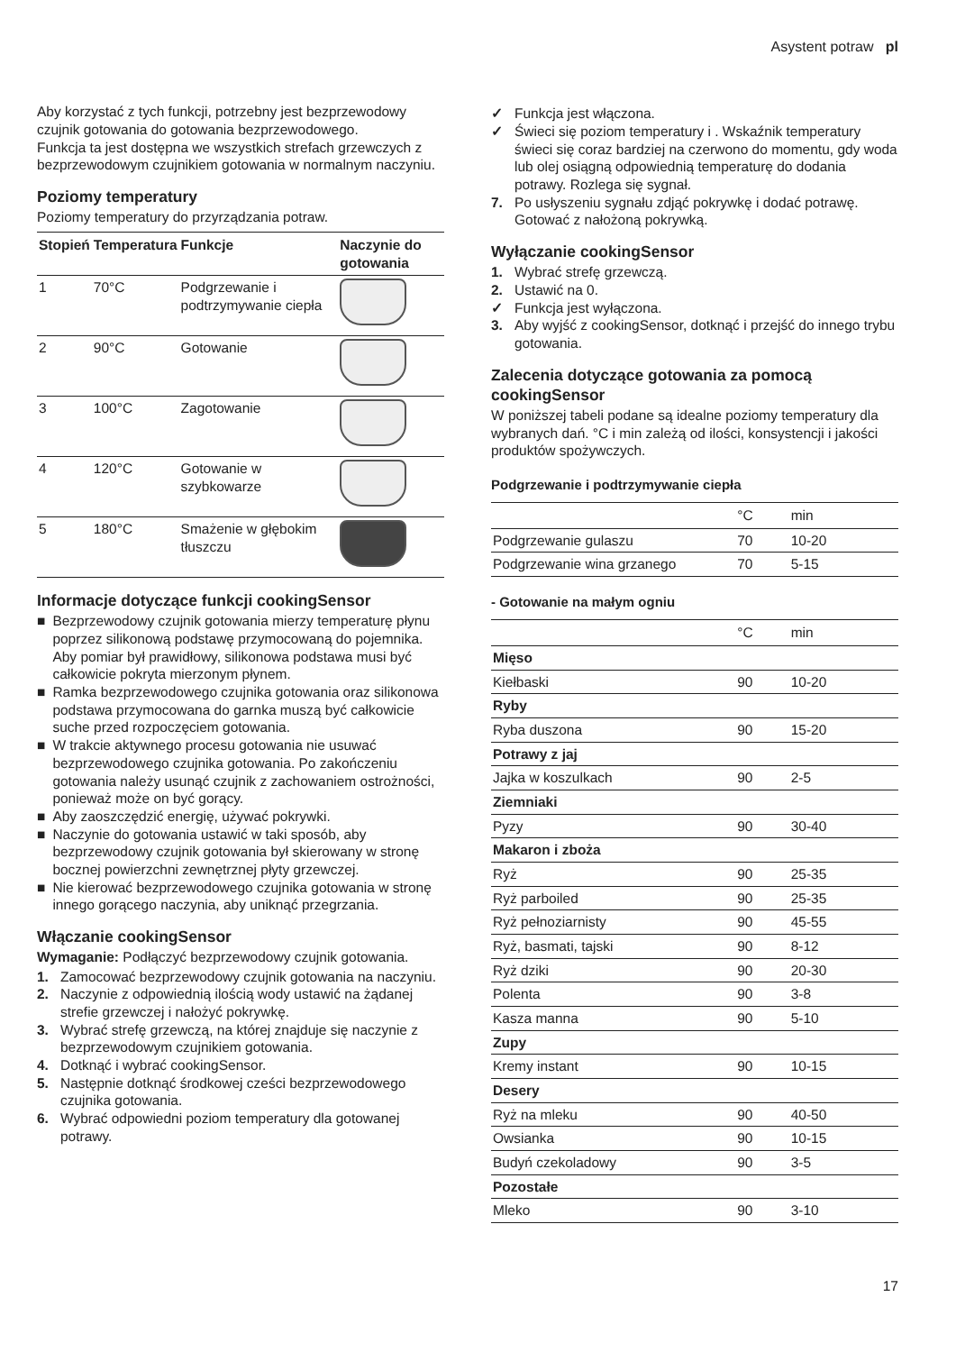Asystent potraw pl
Aby korzystać z tych funkcji, potrzebny jest bezprzewodowy czujnik gotowania do gotowania bezprzewodowego.
Funkcja ta jest dostępna we wszystkich strefach grzewczych z bezprzewodowym czujnikiem gotowania w normalnym naczyniu.
Poziomy temperatury
Poziomy temperatury do przyrządzania potraw.
| Stopień | Temperatura | Funkcje | Naczynie do gotowania |
| --- | --- | --- | --- |
| 1 | 70°C | Podgrzewanie i podtrzymywanie ciepła | |
| 2 | 90°C | Gotowanie | |
| 3 | 100°C | Zagotowanie | |
| 4 | 120°C | Gotowanie w szybkowarze | |
| 5 | 180°C | Smażenie w głębokim tłuszczu | |
Informacje dotyczące funkcji cookingSensor
■ Bezprzewodowy czujnik gotowania mierzy temperaturę płynu poprzez silikonową podstawę przymocowaną do pojemnika. Aby pomiar był prawidłowy, silikonowa podstawa musi być całkowicie pokryta mierzonym płynem.
■ Ramka bezprzewodowego czujnika gotowania oraz silikonowa podstawa przymocowana do garnka muszą być całkowicie suche przed rozpoczęciem gotowania.
■ W trakcie aktywnego procesu gotowania nie usuwać bezprzewodowego czujnika gotowania. Po zakończeniu gotowania należy usunąć czujnik z zachowaniem ostrożności, ponieważ może on być gorący.
■ Aby zaoszczędzić energię, używać pokrywki.
■ Naczynie do gotowania ustawić w taki sposób, aby bezprzewodowy czujnik gotowania był skierowany w stronę bocznej powierzchni zewnętrznej płyty grzewczej.
■ Nie kierować bezprzewodowego czujnika gotowania w stronę innego gorącego naczynia, aby uniknąć przegrzania.
Włączanie cookingSensor
Wymaganie: Podłączyć bezprzewodowy czujnik gotowania.
1. Zamocować bezprzewodowy czujnik gotowania na naczyniu.
2. Naczynie z odpowiednią ilością wody ustawić na żądanej strefie grzewczej i nałożyć pokrywkę.
3. Wybrać strefę grzewczą, na której znajduje się naczynie z bezprzewodowym czujnikiem gotowania.
4. Dotknąć i wybrać cookingSensor.
5. Następnie dotknąć środkowej cześci bezprzewodowego czujnika gotowania.
6. Wybrać odpowiedni poziom temperatury dla gotowanej potrawy.
✓ Funkcja jest włączona.
✓ Świeci się poziom temperatury i . Wskaźnik temperatury świeci się coraz bardziej na czerwono do momentu, gdy woda lub olej osiągną odpowiednią temperaturę do dodania potrawy. Rozlega się sygnał.
7. Po usłyszeniu sygnału zdjąć pokrywkę i dodać potrawę. Gotować z nałożoną pokrywką.
Wyłączanie cookingSensor
1. Wybrać strefę grzewczą.
2. Ustawić na 0.
✓ Funkcja jest wyłączona.
3. Aby wyjść z cookingSensor, dotknąć i przejść do innego trybu gotowania.
Zalecenia dotyczące gotowania za pomocą cookingSensor
W poniższej tabeli podane są idealne poziomy temperatury dla wybranych dań. °C i min zależą od ilości, konsystencji i jakości produktów spożywczych.
Podgrzewanie i podtrzymywanie ciepła
| | °C | min |
| --- | --- | --- |
| Podgrzewanie gulaszu | 70 | 10-20 |
| Podgrzewanie wina grzanego | 70 | 5-15 |
- Gotowanie na małym ogniu
| | °C | min |
| --- | --- | --- |
| Mięso | | |
| Kiełbaski | 90 | 10-20 |
| Ryby | | |
| Ryba duszona | 90 | 15-20 |
| Potrawy z jaj | | |
| Jajka w koszulkach | 90 | 2-5 |
| Ziemniaki | | |
| Pyzy | 90 | 30-40 |
| Makaron i zboża | | |
| Ryż | 90 | 25-35 |
| Ryż parboiled | 90 | 25-35 |
| Ryż pełnoziarnisty | 90 | 45-55 |
| Ryż, basmati, tajski | 90 | 8-12 |
| Ryż dziki | 90 | 20-30 |
| Polenta | 90 | 3-8 |
| Kasza manna | 90 | 5-10 |
| Zupy | | |
| Kremy instant | 90 | 10-15 |
| Desery | | |
| Ryż na mleku | 90 | 40-50 |
| Owsianka | 90 | 10-15 |
| Budyń czekoladowy | 90 | 3-5 |
| Pozostałe | | |
| Mleko | 90 | 3-10 |
17